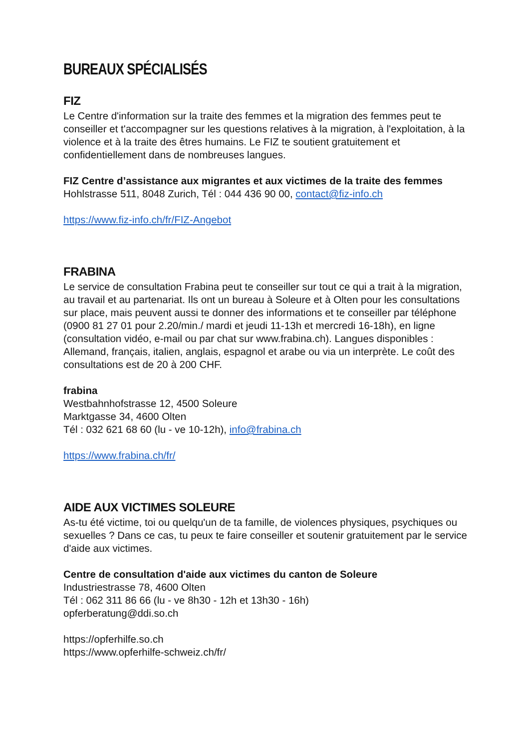BUREAUX SPÉCIALISÉS
FIZ
Le Centre d'information sur la traite des femmes et la migration des femmes peut te conseiller et t'accompagner sur les questions relatives à la migration, à l'exploitation, à la violence et à la traite des êtres humains. Le FIZ te soutient gratuitement et confidentiellement dans de nombreuses langues.
FIZ Centre d’assistance aux migrantes et aux victimes de la traite des femmes
Hohlstrasse 511, 8048 Zurich, Tél : 044 436 90 00, contact@fiz-info.ch
https://www.fiz-info.ch/fr/FIZ-Angebot
FRABINA
Le service de consultation Frabina peut te conseiller sur tout ce qui a trait à la migration, au travail et au partenariat. Ils ont un bureau à Soleure et à Olten pour les consultations sur place, mais peuvent aussi te donner des informations et te conseiller par téléphone (0900 81 27 01 pour 2.20/min./ mardi et jeudi 11-13h et mercredi 16-18h), en ligne (consultation vidéo, e-mail ou par chat sur www.frabina.ch). Langues disponibles : Allemand, français, italien, anglais, espagnol et arabe ou via un interprète. Le coût des consultations est de 20 à 200 CHF.
frabina
Westbahnhofstrasse 12, 4500 Soleure
Marktgasse 34, 4600 Olten
Tél : 032 621 68 60 (lu - ve 10-12h), info@frabina.ch
https://www.frabina.ch/fr/
AIDE AUX VICTIMES SOLEURE
As-tu été victime, toi ou quelqu'un de ta famille, de violences physiques, psychiques ou sexuelles ? Dans ce cas, tu peux te faire conseiller et soutenir gratuitement par le service d'aide aux victimes.
Centre de consultation d'aide aux victimes du canton de Soleure
Industriestrasse 78, 4600 Olten
Tél : 062 311 86 66 (lu - ve 8h30 - 12h et 13h30 - 16h)
opferberatung@ddi.so.ch
https://opferhilfe.so.ch
https://www.opferhilfe-schweiz.ch/fr/